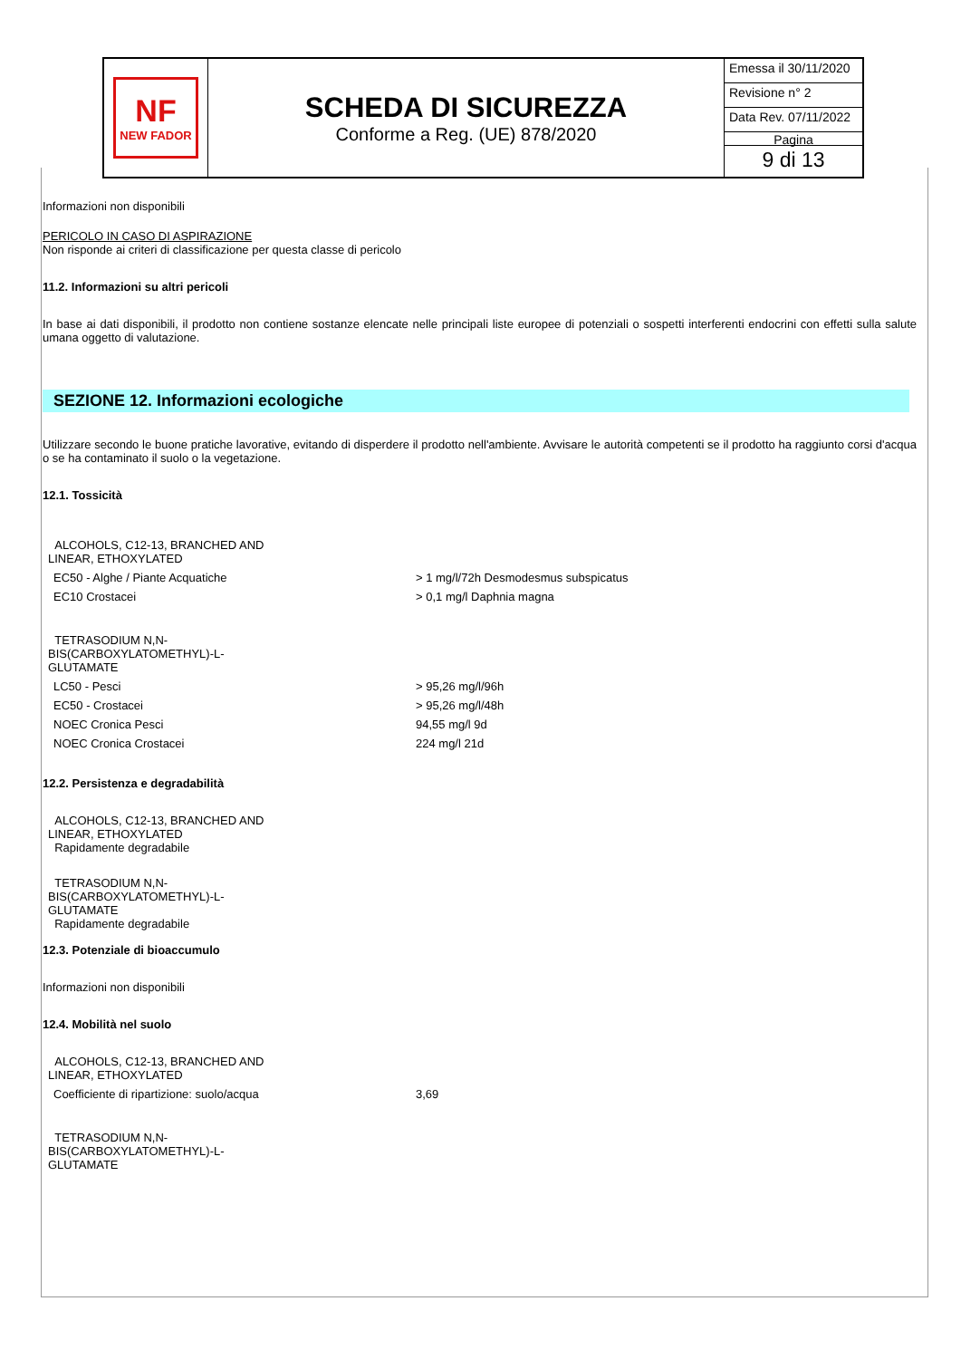NF
NEW FADOR
SCHEDA DI SICUREZZA
Conforme a Reg. (UE) 878/2020
Emessa il 30/11/2020
Revisione n° 2
Data Rev. 07/11/2022
Pagina
9 di 13
Informazioni non disponibili
PERICOLO IN CASO DI ASPIRAZIONE
Non risponde ai criteri di classificazione per questa classe di pericolo
11.2. Informazioni su altri pericoli
In base ai dati disponibili, il prodotto non contiene sostanze elencate nelle principali liste europee di potenziali o sospetti interferenti endocrini con effetti sulla salute umana oggetto di valutazione.
SEZIONE 12. Informazioni ecologiche
Utilizzare secondo le buone pratiche lavorative, evitando di disperdere il prodotto nell'ambiente. Avvisare le autorità competenti se il prodotto ha raggiunto corsi d'acqua o se ha contaminato il suolo o la vegetazione.
12.1. Tossicità
| ALCOHOLS, C12-13, BRANCHED AND LINEAR, ETHOXYLATED | |
| EC50 - Alghe / Piante Acquatiche | > 1 mg/l/72h Desmodesmus subspicatus |
| EC10 Crostacei | > 0,1 mg/l Daphnia magna |
| TETRASODIUM N,N- BIS(CARBOXYLATOMETHYL)-L- GLUTAMATE | |
| LC50 - Pesci | > 95,26 mg/l/96h |
| EC50 - Crostacei | > 95,26 mg/l/48h |
| NOEC Cronica Pesci | 94,55 mg/l 9d |
| NOEC Cronica Crostacei | 224 mg/l 21d |
12.2. Persistenza e degradabilità
ALCOHOLS, C12-13, BRANCHED AND
LINEAR, ETHOXYLATED
Rapidamente degradabile
TETRASODIUM N,N-
BIS(CARBOXYLATOMETHYL)-L-
GLUTAMATE
Rapidamente degradabile
12.3. Potenziale di bioaccumulo
Informazioni non disponibili
12.4. Mobilità nel suolo
| ALCOHOLS, C12-13, BRANCHED AND LINEAR, ETHOXYLATED | |
| Coefficiente di ripartizione: suolo/acqua | 3,69 |
| TETRASODIUM N,N- BIS(CARBOXYLATOMETHYL)-L- GLUTAMATE | |